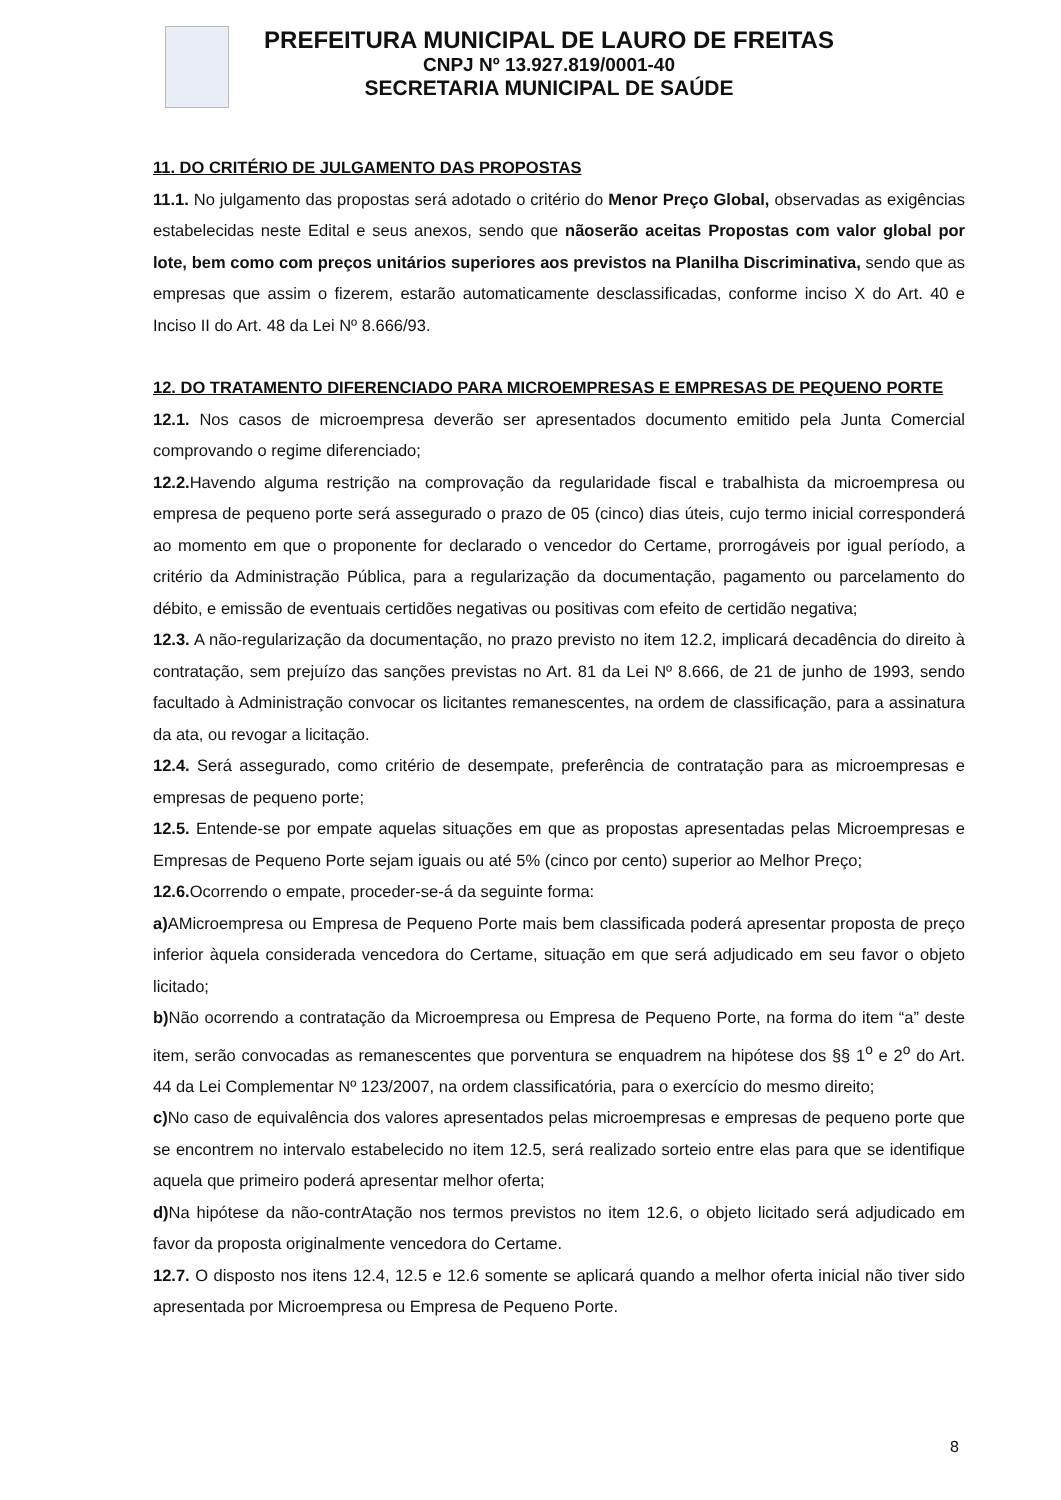PREFEITURA MUNICIPAL DE LAURO DE FREITAS
CNPJ Nº 13.927.819/0001-40
SECRETARIA MUNICIPAL DE SAÚDE
11. DO CRITÉRIO DE JULGAMENTO DAS PROPOSTAS
11.1. No julgamento das propostas será adotado o critério do Menor Preço Global, observadas as exigências estabelecidas neste Edital e seus anexos, sendo que nãoserão aceitas Propostas com valor global por lote, bem como com preços unitários superiores aos previstos na Planilha Discriminativa, sendo que as empresas que assim o fizerem, estarão automaticamente desclassificadas, conforme inciso X do Art. 40 e Inciso II do Art. 48 da Lei Nº 8.666/93.
12. DO TRATAMENTO DIFERENCIADO PARA MICROEMPRESAS E EMPRESAS DE PEQUENO PORTE
12.1. Nos casos de microempresa deverão ser apresentados documento emitido pela Junta Comercial comprovando o regime diferenciado;
12.2. Havendo alguma restrição na comprovação da regularidade fiscal e trabalhista da microempresa ou empresa de pequeno porte será assegurado o prazo de 05 (cinco) dias úteis, cujo termo inicial corresponderá ao momento em que o proponente for declarado o vencedor do Certame, prorrogáveis por igual período, a critério da Administração Pública, para a regularização da documentação, pagamento ou parcelamento do débito, e emissão de eventuais certidões negativas ou positivas com efeito de certidão negativa;
12.3. A não-regularização da documentação, no prazo previsto no item 12.2, implicará decadência do direito à contratação, sem prejuízo das sanções previstas no Art. 81 da Lei Nº 8.666, de 21 de junho de 1993, sendo facultado à Administração convocar os licitantes remanescentes, na ordem de classificação, para a assinatura da ata, ou revogar a licitação.
12.4. Será assegurado, como critério de desempate, preferência de contratação para as microempresas e empresas de pequeno porte;
12.5. Entende-se por empate aquelas situações em que as propostas apresentadas pelas Microempresas e Empresas de Pequeno Porte sejam iguais ou até 5% (cinco por cento) superior ao Melhor Preço;
12.6. Ocorrendo o empate, proceder-se-á da seguinte forma:
a) AMicroempresa ou Empresa de Pequeno Porte mais bem classificada poderá apresentar proposta de preço inferior àquela considerada vencedora do Certame, situação em que será adjudicado em seu favor o objeto licitado;
b) Não ocorrendo a contratação da Microempresa ou Empresa de Pequeno Porte, na forma do item “a” deste item, serão convocadas as remanescentes que porventura se enquadrem na hipótese dos §§ 1<sup>o</sup> e 2<sup>o</sup> do Art. 44 da Lei Complementar Nº 123/2007, na ordem classificatória, para o exercício do mesmo direito;
c) No caso de equivalência dos valores apresentados pelas microempresas e empresas de pequeno porte que se encontrem no intervalo estabelecido no item 12.5, será realizado sorteio entre elas para que se identifique aquela que primeiro poderá apresentar melhor oferta;
d) Na hipótese da não-contrAtação nos termos previstos no item 12.6, o objeto licitado será adjudicado em favor da proposta originalmente vencedora do Certame.
12.7. O disposto nos itens 12.4, 12.5 e 12.6 somente se aplicará quando a melhor oferta inicial não tiver sido apresentada por Microempresa ou Empresa de Pequeno Porte.
8